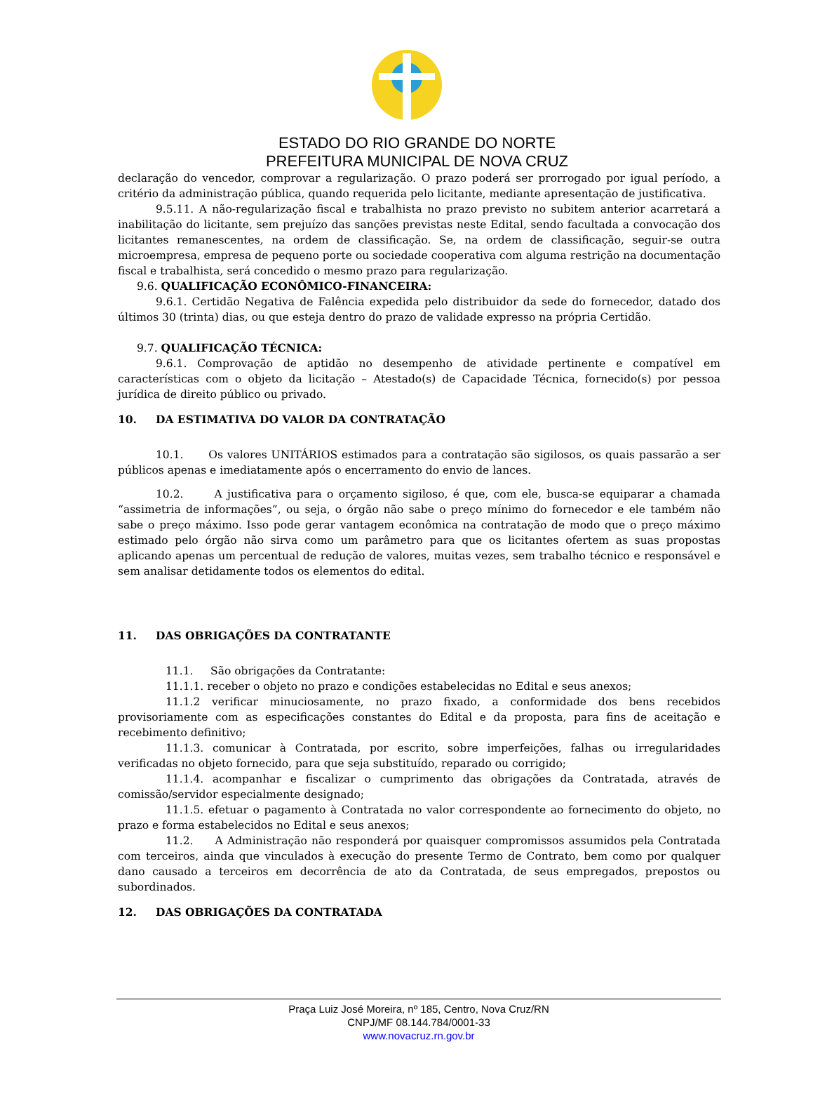ESTADO DO RIO GRANDE DO NORTE
PREFEITURA MUNICIPAL DE NOVA CRUZ
declaração do vencedor, comprovar a regularização. O prazo poderá ser prorrogado por igual período, a critério da administração pública, quando requerida pelo licitante, mediante apresentação de justificativa.
9.5.11. A não-regularização fiscal e trabalhista no prazo previsto no subitem anterior acarretará a inabilitação do licitante, sem prejuízo das sanções previstas neste Edital, sendo facultada a convocação dos licitantes remanescentes, na ordem de classificação. Se, na ordem de classificação, seguir-se outra microempresa, empresa de pequeno porte ou sociedade cooperativa com alguma restrição na documentação fiscal e trabalhista, será concedido o mesmo prazo para regularização.
9.6. QUALIFICAÇÃO ECONÔMICO-FINANCEIRA:
9.6.1. Certidão Negativa de Falência expedida pelo distribuidor da sede do fornecedor, datado dos últimos 30 (trinta) dias, ou que esteja dentro do prazo de validade expresso na própria Certidão.
9.7. QUALIFICAÇÃO TÉCNICA:
9.6.1. Comprovação de aptidão no desempenho de atividade pertinente e compatível em características com o objeto da licitação – Atestado(s) de Capacidade Técnica, fornecido(s) por pessoa jurídica de direito público ou privado.
10. DA ESTIMATIVA DO VALOR DA CONTRATAÇÃO
10.1. Os valores UNITÁRIOS estimados para a contratação são sigilosos, os quais passarão a ser públicos apenas e imediatamente após o encerramento do envio de lances.
10.2. A justificativa para o orçamento sigiloso, é que, com ele, busca-se equiparar a chamada “assimetria de informações”, ou seja, o órgão não sabe o preço mínimo do fornecedor e ele também não sabe o preço máximo. Isso pode gerar vantagem econômica na contratação de modo que o preço máximo estimado pelo órgão não sirva como um parâmetro para que os licitantes ofertem as suas propostas aplicando apenas um percentual de redução de valores, muitas vezes, sem trabalho técnico e responsável e sem analisar detidamente todos os elementos do edital.
11. DAS OBRIGAÇÕES DA CONTRATANTE
11.1. São obrigações da Contratante:
11.1.1. receber o objeto no prazo e condições estabelecidas no Edital e seus anexos;
11.1.2 verificar minuciosamente, no prazo fixado, a conformidade dos bens recebidos provisoriamente com as especificações constantes do Edital e da proposta, para fins de aceitação e recebimento definitivo;
11.1.3. comunicar à Contratada, por escrito, sobre imperfeições, falhas ou irregularidades verificadas no objeto fornecido, para que seja substituído, reparado ou corrigido;
11.1.4. acompanhar e fiscalizar o cumprimento das obrigações da Contratada, através de comissão/servidor especialmente designado;
11.1.5. efetuar o pagamento à Contratada no valor correspondente ao fornecimento do objeto, no prazo e forma estabelecidos no Edital e seus anexos;
11.2. A Administração não responderá por quaisquer compromissos assumidos pela Contratada com terceiros, ainda que vinculados à execução do presente Termo de Contrato, bem como por qualquer dano causado a terceiros em decorrência de ato da Contratada, de seus empregados, prepostos ou subordinados.
12. DAS OBRIGAÇÕES DA CONTRATADA
Praça Luiz José Moreira, nº 185, Centro, Nova Cruz/RN
CNPJ/MF 08.144.784/0001-33
www.novacruz.rn.gov.br